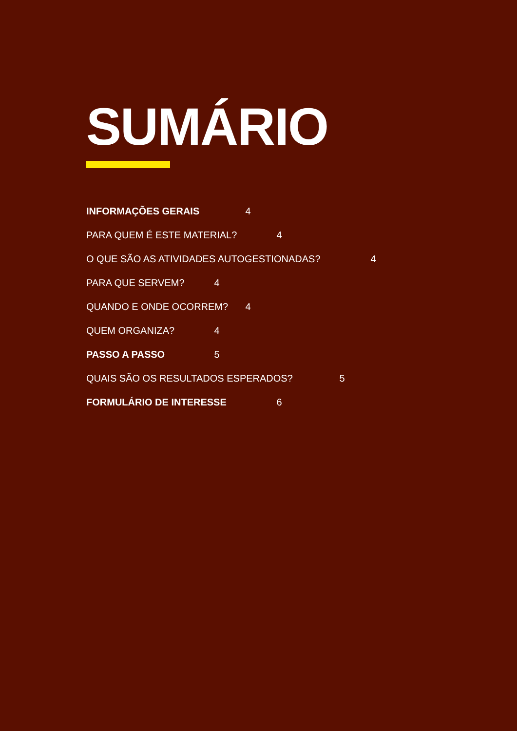SUMÁRIO
INFORMAÇÕES GERAIS 4
PARA QUEM É ESTE MATERIAL? 4
O QUE SÃO AS ATIVIDADES AUTOGESTIONADAS? 4
PARA QUE SERVEM? 4
QUANDO E ONDE OCORREM? 4
QUEM ORGANIZA? 4
PASSO A PASSO 5
QUAIS SÃO OS RESULTADOS ESPERADOS? 5
FORMULÁRIO DE INTERESSE 6